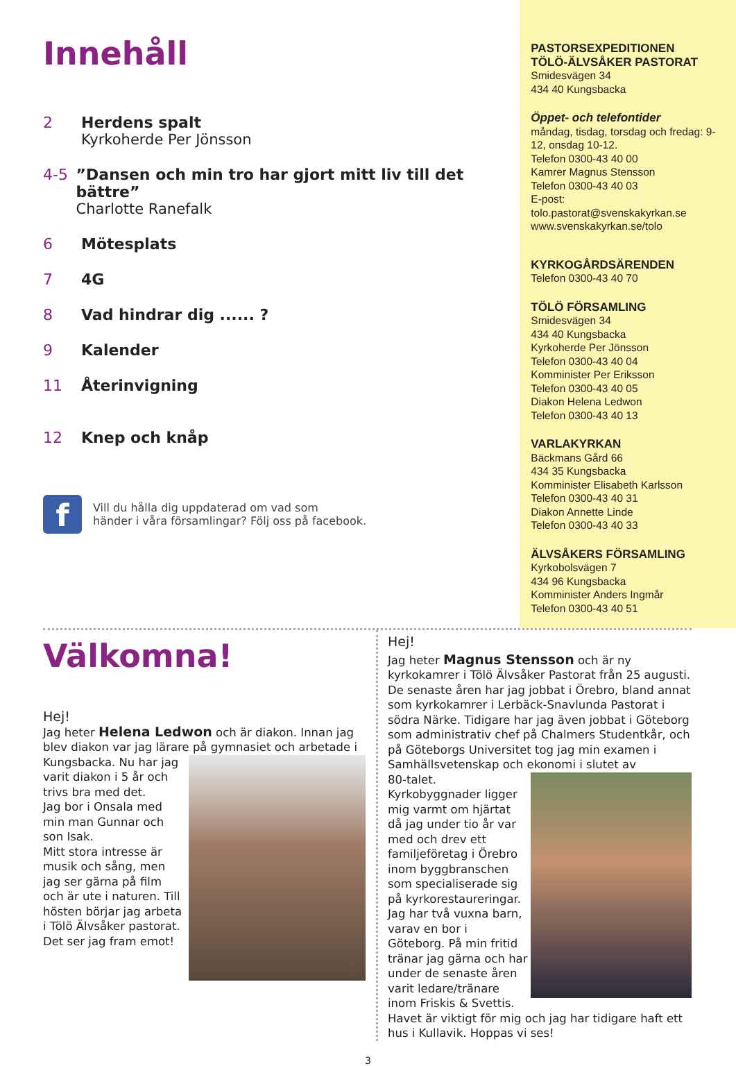Innehåll
2 Herdens spalt
Kyrkoherde Per Jönsson
4-5 ”Dansen och min tro har gjort mitt liv till det bättre”
Charlotte Ranefalk
6 Mötesplats
7 4G
8 Vad hindrar dig ...... ?
9 Kalender
11 Återinvigning
12 Knep och knåp
f
Vill du hålla dig uppdaterad om vad som
händer i våra församlingar? Följ oss på facebook.
PASTORSEXPEDITIONEN
TÖLÖ-ÄLVSÅKER PASTORAT
Smidesvägen 34
434 40 Kungsbacka
Öppet- och telefontider
måndag, tisdag, torsdag och fredag: 9-12, onsdag 10-12.
Telefon 0300-43 40 00
Kamrer Magnus Stensson
Telefon 0300-43 40 03
E-post:
tolo.pastorat@svenskakyrkan.se
www.svenskakyrkan.se/tolo
KYRKOGÅRDSÄRENDEN
Telefon 0300-43 40 70
TÖLÖ FÖRSAMLING
Smidesvägen 34
434 40 Kungsbacka
Kyrkoherde Per Jönsson
Telefon 0300-43 40 04
Komminister Per Eriksson
Telefon 0300-43 40 05
Diakon Helena Ledwon
Telefon 0300-43 40 13
VARLAKYRKAN
Bäckmans Gård 66
434 35 Kungsbacka
Komminister Elisabeth Karlsson
Telefon 0300-43 40 31
Diakon Annette Linde
Telefon 0300-43 40 33
ÄLVSÅKERS FÖRSAMLING
Kyrkobolsvägen 7
434 96 Kungsbacka
Komminister Anders Ingmår
Telefon 0300-43 40 51
Välkomna!
Hej!
Jag heter Helena Ledwon och är diakon. Innan jag blev diakon var jag lärare på gymnasiet och arbetade i
Kungsbacka. Nu har jag varit diakon i 5 år och trivs bra med det.
Jag bor i Onsala med min man Gunnar och son Isak.
Mitt stora intresse är musik och sång, men jag ser gärna på film och är ute i naturen. Till hösten börjar jag arbeta i Tölö Älvsåker pastorat. Det ser jag fram emot!
Hej!
Jag heter Magnus Stensson och är ny kyrkokamrer i Tölö Älvsåker Pastorat från 25 augusti. De senaste åren har jag jobbat i Örebro, bland annat som kyrkokamrer i Lerbäck-Snavlunda Pastorat i södra Närke. Tidigare har jag även jobbat i Göteborg som administrativ chef på Chalmers Studentkår, och på Göteborgs Universitet tog jag min examen i Samhällsvetenskap och ekonomi i slutet av
80-talet. Kyrkobyggnader ligger mig varmt om hjärtat då jag under tio år var med och drev ett familjeföretag i Örebro inom byggbranschen som specialiserade sig på kyrkorestaureringar. Jag har två vuxna barn, varav en bor i Göteborg. På min fritid tränar jag gärna och har under de senaste åren varit ledare/tränare inom Friskis & Svettis. Havet är viktigt för mig och jag har tidigare haft ett hus i Kullavik. Hoppas vi ses!
3